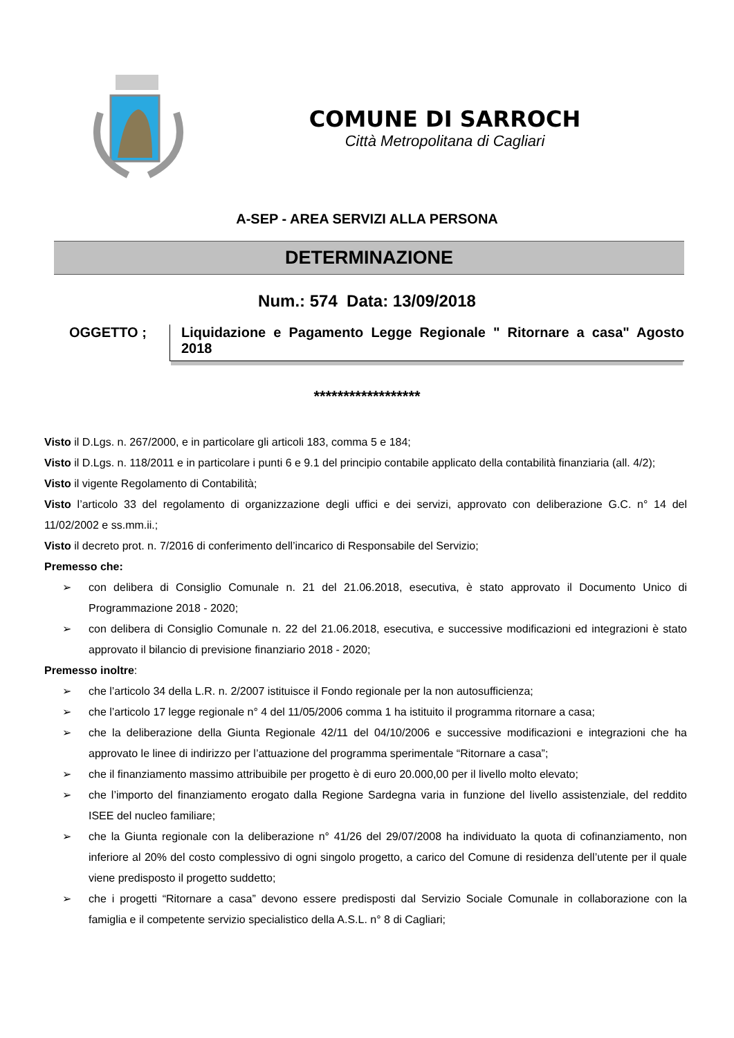COMUNE DI SARROCH
Città Metropolitana di Cagliari
A-SEP - AREA SERVIZI ALLA PERSONA
DETERMINAZIONE
Num.: 574 Data: 13/09/2018
OGGETTO ; Liquidazione e Pagamento Legge Regionale " Ritornare a casa" Agosto 2018
******************
Visto il D.Lgs. n. 267/2000, e in particolare gli articoli 183, comma 5 e 184;
Visto il D.Lgs. n. 118/2011 e in particolare i punti 6 e 9.1 del principio contabile applicato della contabilità finanziaria (all. 4/2);
Visto il vigente Regolamento di Contabilità;
Visto l’articolo 33 del regolamento di organizzazione degli uffici e dei servizi, approvato con deliberazione G.C. n° 14 del 11/02/2002 e ss.mm.ii.;
Visto il decreto prot. n. 7/2016 di conferimento dell’incarico di Responsabile del Servizio;
Premesso che:
➢ con delibera di Consiglio Comunale n. 21 del 21.06.2018, esecutiva, è stato approvato il Documento Unico di Programmazione 2018 - 2020;
➢ con delibera di Consiglio Comunale n. 22 del 21.06.2018, esecutiva, e successive modificazioni ed integrazioni è stato approvato il bilancio di previsione finanziario 2018 - 2020;
Premesso inoltre:
➢ che l’articolo 34 della L.R. n. 2/2007 istituisce il Fondo regionale per la non autosufficienza;
➢ che l’articolo 17 legge regionale n° 4 del 11/05/2006 comma 1 ha istituito il programma ritornare a casa;
➢ che la deliberazione della Giunta Regionale 42/11 del 04/10/2006 e successive modificazioni e integrazioni che ha approvato le linee di indirizzo per l’attuazione del programma sperimentale “Ritornare a casa”;
➢ che il finanziamento massimo attribuibile per progetto è di euro 20.000,00 per il livello molto elevato;
➢ che l’importo del finanziamento erogato dalla Regione Sardegna varia in funzione del livello assistenziale, del reddito ISEE del nucleo familiare;
➢ che la Giunta regionale con la deliberazione n° 41/26 del 29/07/2008 ha individuato la quota di cofinanziamento, non inferiore al 20% del costo complessivo di ogni singolo progetto, a carico del Comune di residenza dell’utente per il quale viene predisposto il progetto suddetto;
➢ che i progetti “Ritornare a casa” devono essere predisposti dal Servizio Sociale Comunale in collaborazione con la famiglia e il competente servizio specialistico della A.S.L. n° 8 di Cagliari;